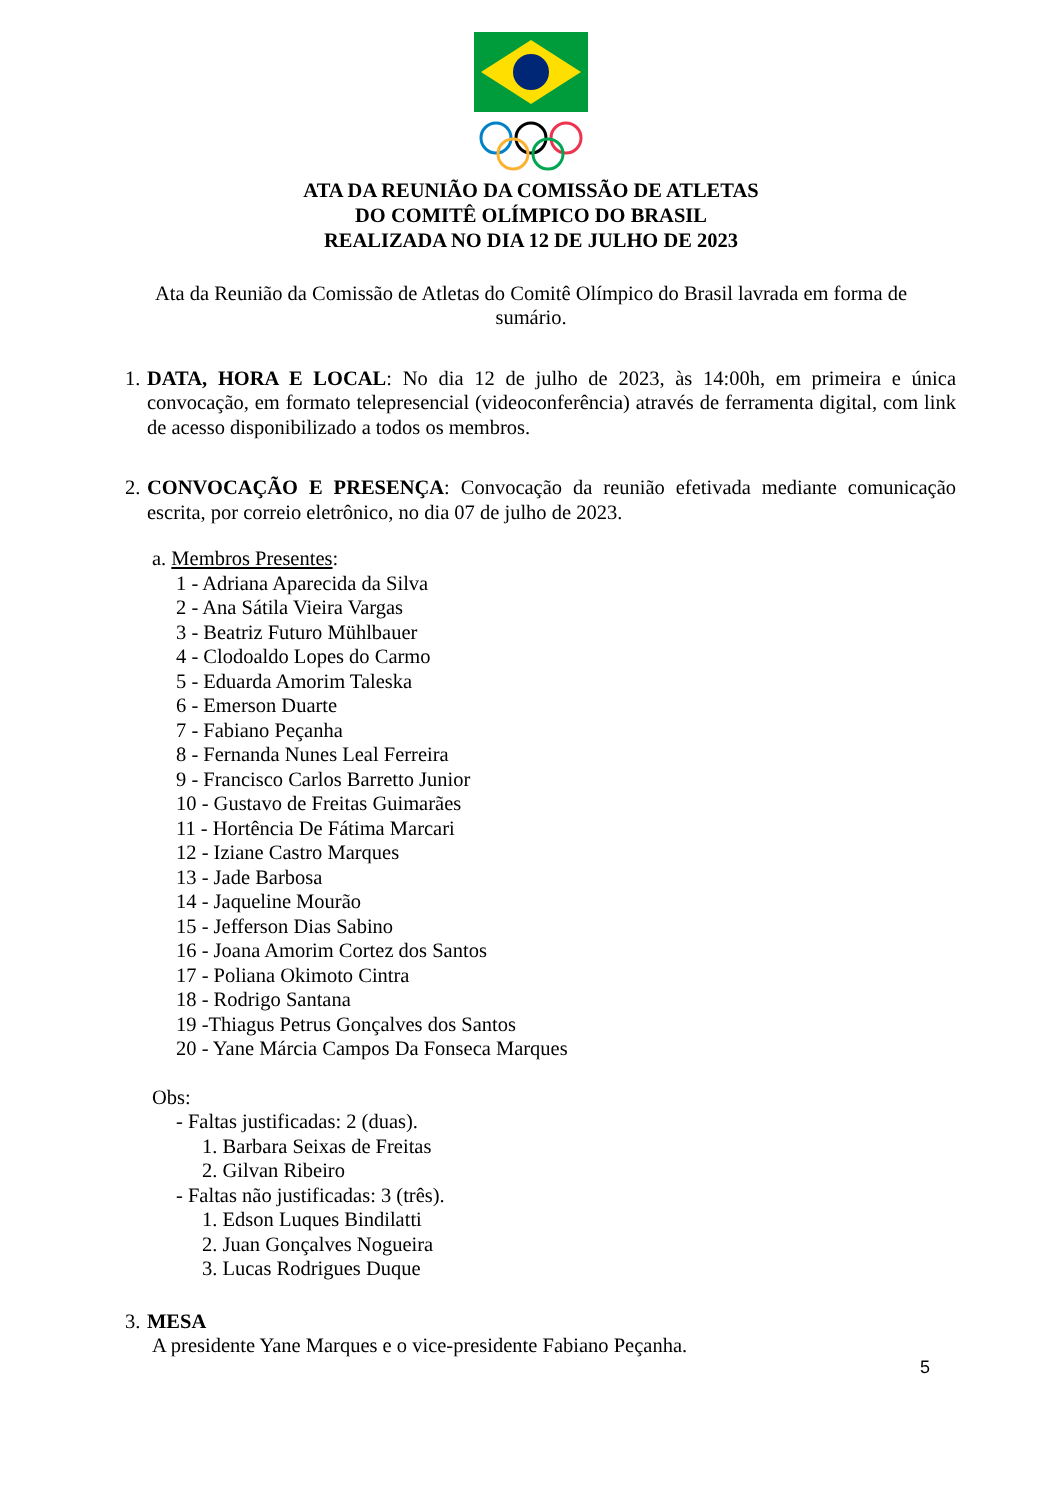ATA DA REUNIÃO DA COMISSÃO DE ATLETAS
DO COMITÊ OLÍMPICO DO BRASIL
REALIZADA NO DIA 12 DE JULHO DE 2023
Ata da Reunião da Comissão de Atletas do Comitê Olímpico do Brasil lavrada em forma de sumário.
1.
DATA, HORA E LOCAL: No dia 12 de julho de 2023, às 14:00h, em primeira e única convocação, em formato telepresencial (videoconferência) através de ferramenta digital, com link de acesso disponibilizado a todos os membros.
2.
CONVOCAÇÃO E PRESENÇA: Convocação da reunião efetivada mediante comunicação escrita, por correio eletrônico, no dia 07 de julho de 2023.
a. Membros Presentes:
1 - Adriana Aparecida da Silva
2 - Ana Sátila Vieira Vargas
3 - Beatriz Futuro Mühlbauer
4 - Clodoaldo Lopes do Carmo
5 - Eduarda Amorim Taleska
6 - Emerson Duarte
7 - Fabiano Peçanha
8 - Fernanda Nunes Leal Ferreira
9 - Francisco Carlos Barretto Junior
10 - Gustavo de Freitas Guimarães
11 - Hortência De Fátima Marcari
12 - Iziane Castro Marques
13 - Jade Barbosa
14 - Jaqueline Mourão
15 - Jefferson Dias Sabino
16 - Joana Amorim Cortez dos Santos
17 - Poliana Okimoto Cintra
18 - Rodrigo Santana
19 -Thiagus Petrus Gonçalves dos Santos
20 - Yane Márcia Campos Da Fonseca Marques
Obs:
- Faltas justificadas: 2 (duas).
1. Barbara Seixas de Freitas
2. Gilvan Ribeiro
- Faltas não justificadas: 3 (três).
1. Edson Luques Bindilatti
2. Juan Gonçalves Nogueira
3. Lucas Rodrigues Duque
3.
MESA
A presidente Yane Marques e o vice-presidente Fabiano Peçanha.
5